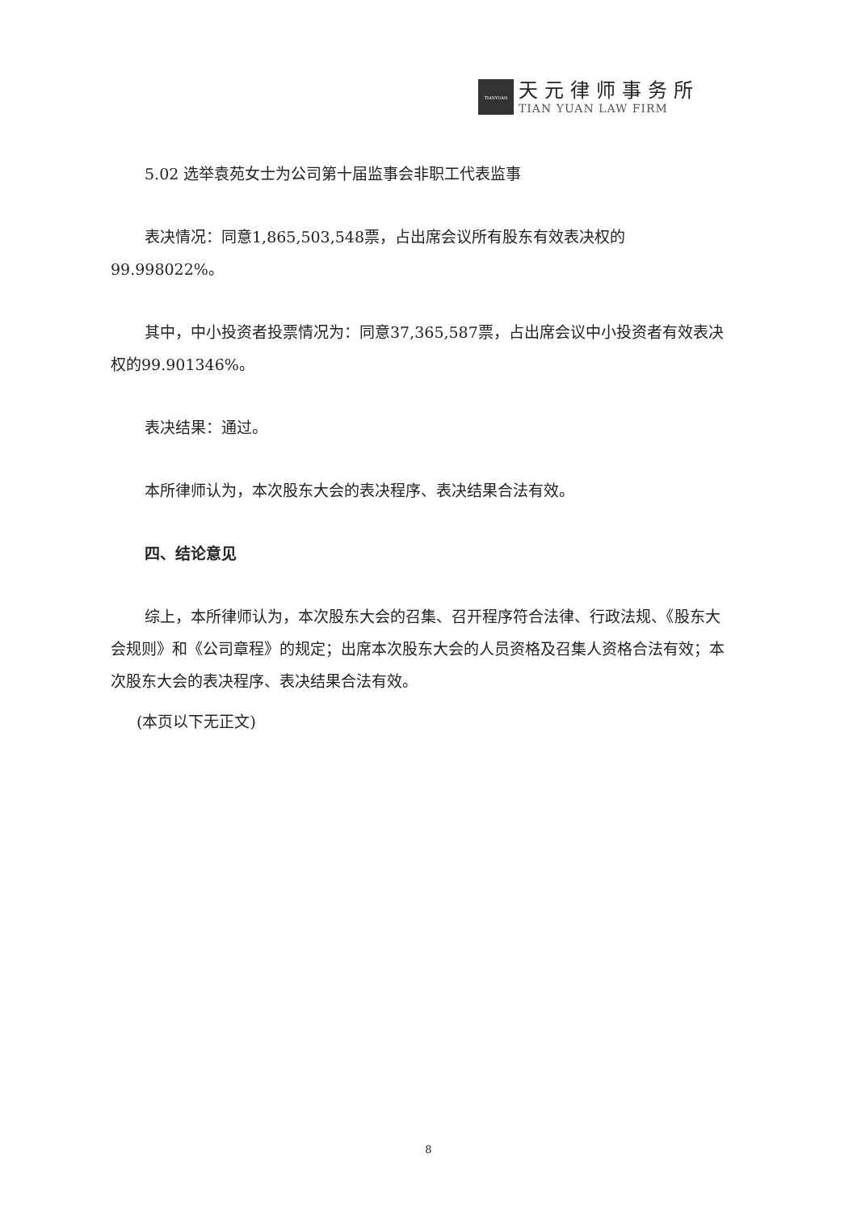TIANYUAN
天元律师事务所
TIAN YUAN LAW FIRM
5.02 选举袁苑女士为公司第十届监事会非职工代表监事
表决情况：同意1,865,503,548票，占出席会议所有股东有效表决权的99.998022%。
其中，中小投资者投票情况为：同意37,365,587票，占出席会议中小投资者有效表决权的99.901346%。
表决结果：通过。
本所律师认为，本次股东大会的表决程序、表决结果合法有效。
四、结论意见
综上，本所律师认为，本次股东大会的召集、召开程序符合法律、行政法规、《股东大会规则》和《公司章程》的规定；出席本次股东大会的人员资格及召集人资格合法有效；本次股东大会的表决程序、表决结果合法有效。
(本页以下无正文)
8